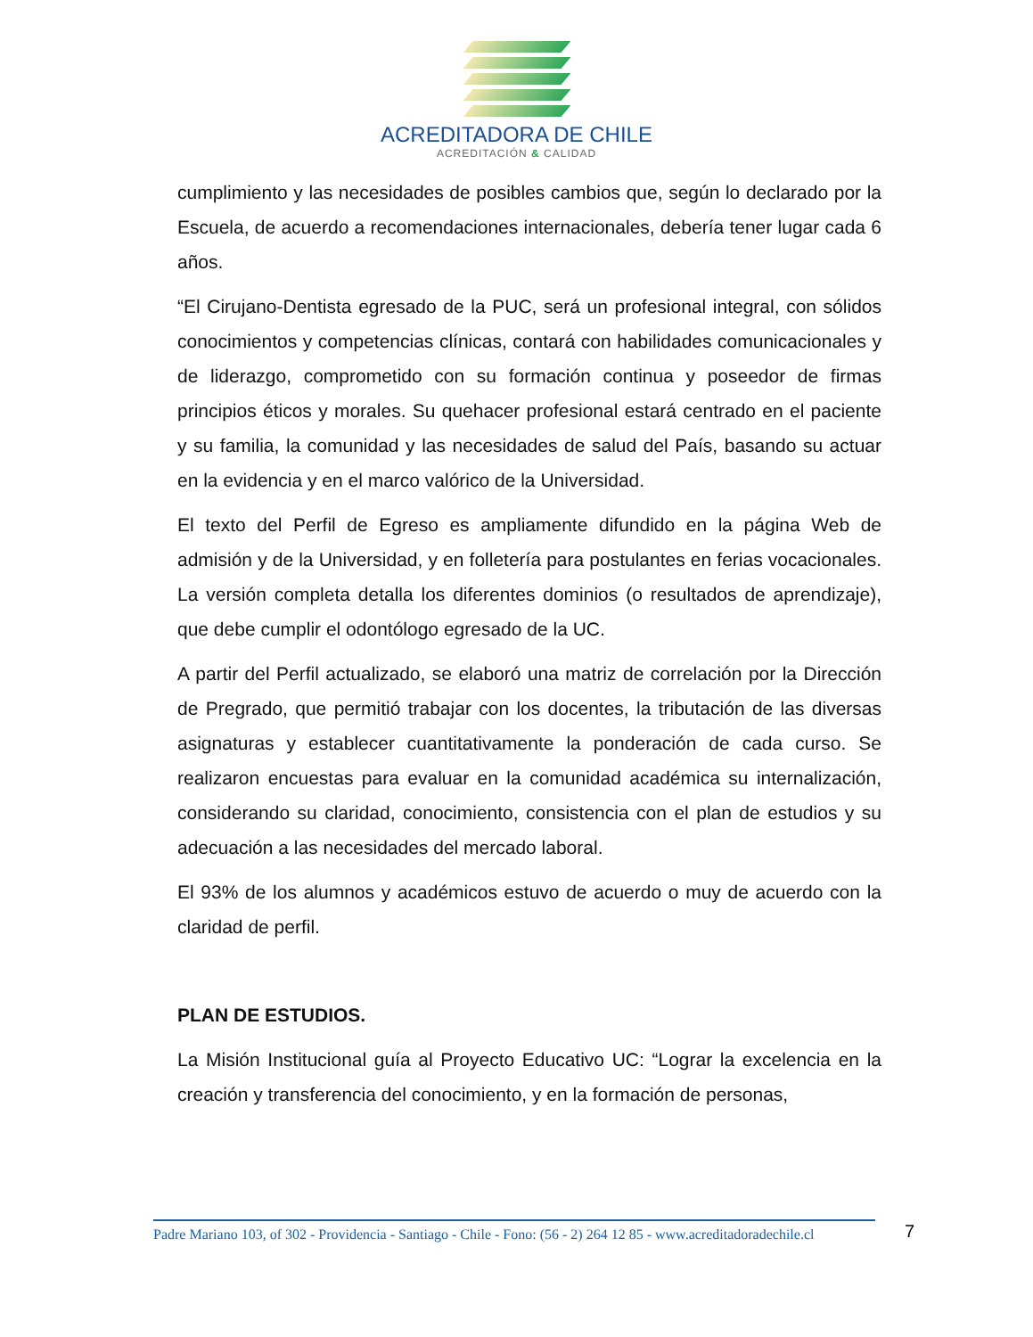ACREDITADORA DE CHILE
ACREDITACIÓN & CALIDAD
cumplimiento y las necesidades de posibles cambios que, según lo declarado por la Escuela, de acuerdo a recomendaciones internacionales, debería tener lugar cada 6 años.
“El Cirujano-Dentista egresado de la PUC, será un profesional integral, con sólidos conocimientos y competencias clínicas, contará con habilidades comunicacionales y de liderazgo, comprometido con su formación continua y poseedor de firmas principios éticos y morales. Su quehacer profesional estará centrado en el paciente y su familia, la comunidad y las necesidades de salud del País, basando su actuar en la evidencia y en el marco valórico de la Universidad.
El texto del Perfil de Egreso es ampliamente difundido en la página Web de admisión y de la Universidad, y en folletería para postulantes en ferias vocacionales. La versión completa detalla los diferentes dominios (o resultados de aprendizaje), que debe cumplir el odontólogo egresado de la UC.
A partir del Perfil actualizado, se elaboró una matriz de correlación por la Dirección de Pregrado, que permitió trabajar con los docentes, la tributación de las diversas asignaturas y establecer cuantitativamente la ponderación de cada curso. Se realizaron encuestas para evaluar en la comunidad académica su internalización, considerando su claridad, conocimiento, consistencia con el plan de estudios y su adecuación a las necesidades del mercado laboral.
El 93% de los alumnos y académicos estuvo de acuerdo o muy de acuerdo con la claridad de perfil.
PLAN DE ESTUDIOS.
La Misión Institucional guía al Proyecto Educativo UC: “Lograr la excelencia en la creación y transferencia del conocimiento, y en la formación de personas,
Padre Mariano 103, of 302 - Providencia - Santiago - Chile - Fono: (56 - 2) 264 12 85 - www.acreditadoradechile.cl
7